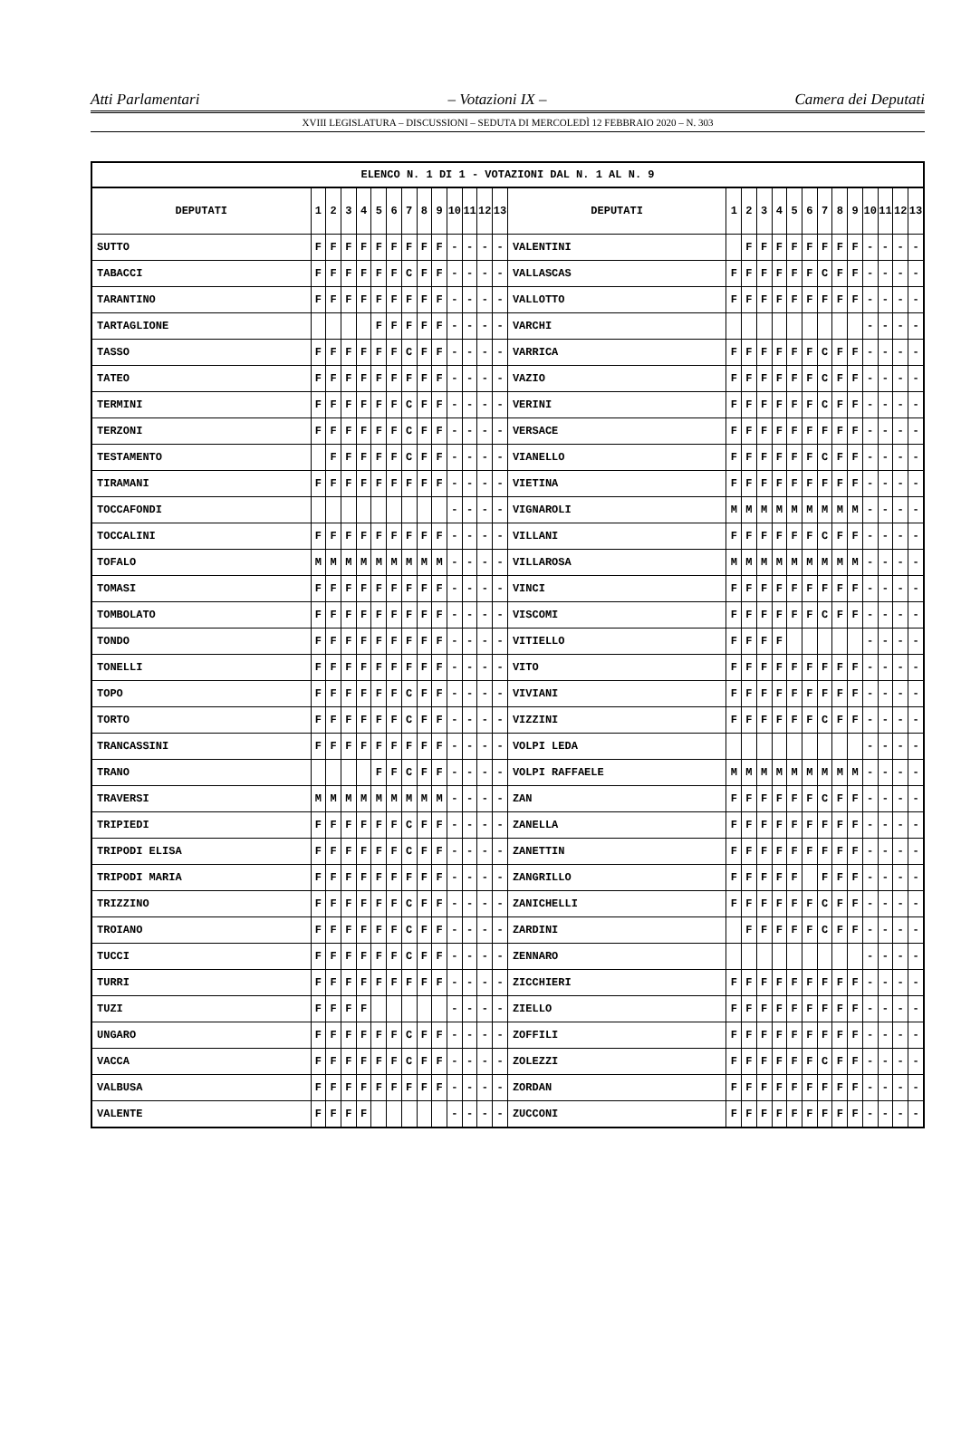Atti Parlamentari – Votazioni IX – Camera dei Deputati
XVIII LEGISLATURA – DISCUSSIONI – SEDUTA DI MERCOLEDÌ 12 FEBBRAIO 2020 – N. 303
| ELENCO N. 1 DI 1 - VOTAZIONI DAL N. 1 AL N. 9 | | | | | | | | | | | | | | | | | | | | | | | | | | | |
| --- | --- | --- | --- | --- | --- | --- | --- | --- | --- | --- | --- | --- | --- | --- | --- | --- | --- | --- | --- | --- | --- | --- | --- | --- | --- | --- | --- |
| DEPUTATI | 1 | 2 | 3 | 4 | 5 | 6 | 7 | 8 | 9 | 10 | 11 | 12 | 13 | DEPUTATI | 1 | 2 | 3 | 4 | 5 | 6 | 7 | 8 | 9 | 10 | 11 | 12 | 13 |
| SUTTO | F | F | F | F | F | F | F | F | F | - | - | - | - | VALENTINI | | F | F | F | F | F | F | F | F | - | - | - | - |
| TABACCI | F | F | F | F | F | F | C | F | F | - | - | - | - | VALLASCAS | F | F | F | F | F | F | C | F | F | - | - | - | - |
| TARANTINO | F | F | F | F | F | F | F | F | F | - | - | - | - | VALLOTTO | F | F | F | F | F | F | F | F | F | - | - | - | - |
| TARTAGLIONE | | | | | F | F | F | F | F | - | - | - | - | VARCHI | | | | | | | | | | - | - | - | - |
| TASSO | F | F | F | F | F | F | C | F | F | - | - | - | - | VARRICA | F | F | F | F | F | F | C | F | F | - | - | - | - |
| TATEO | F | F | F | F | F | F | F | F | F | - | - | - | - | VAZIO | F | F | F | F | F | F | C | F | F | - | - | - | - |
| TERMINI | F | F | F | F | F | F | C | F | F | - | - | - | - | VERINI | F | F | F | F | F | F | C | F | F | - | - | - | - |
| TERZONI | F | F | F | F | F | F | C | F | F | - | - | - | - | VERSACE | F | F | F | F | F | F | F | F | F | - | - | - | - |
| TESTAMENTO | | F | F | F | F | F | C | F | F | - | - | - | - | VIANELLO | F | F | F | F | F | F | C | F | F | - | - | - | - |
| TIRAMANI | F | F | F | F | F | F | F | F | F | - | - | - | - | VIETINA | F | F | F | F | F | F | F | F | F | - | - | - | - |
| TOCCAFONDI | | | | | | | | | | - | - | - | - | VIGNAROLI | M | M | M | M | M | M | M | M | M | - | - | - | - |
| TOCCALINI | F | F | F | F | F | F | F | F | F | - | - | - | - | VILLANI | F | F | F | F | F | F | C | F | F | - | - | - | - |
| TOFALO | M | M | M | M | M | M | M | M | M | - | - | - | - | VILLAROSA | M | M | M | M | M | M | M | M | M | - | - | - | - |
| TOMASI | F | F | F | F | F | F | F | F | F | - | - | - | - | VINCI | F | F | F | F | F | F | F | F | F | - | - | - | - |
| TOMBOLATO | F | F | F | F | F | F | F | F | F | - | - | - | - | VISCOMI | F | F | F | F | F | F | C | F | F | - | - | - | - |
| TONDO | F | F | F | F | F | F | F | F | F | - | - | - | - | VITIELLO | F | F | F | F | | | | | | - | - | - | - |
| TONELLI | F | F | F | F | F | F | F | F | F | - | - | - | - | VITO | F | F | F | F | F | F | F | F | F | - | - | - | - |
| TOPO | F | F | F | F | F | F | C | F | F | - | - | - | - | VIVIANI | F | F | F | F | F | F | F | F | F | - | - | - | - |
| TORTO | F | F | F | F | F | F | C | F | F | - | - | - | - | VIZZINI | F | F | F | F | F | F | C | F | F | - | - | - | - |
| TRANCASSINI | F | F | F | F | F | F | F | F | F | - | - | - | - | VOLPI LEDA | | | | | | | | | | - | - | - | - |
| TRANO | | | | | F | F | C | F | F | - | - | - | - | VOLPI RAFFAELE | M | M | M | M | M | M | M | M | M | - | - | - | - |
| TRAVERSI | M | M | M | M | M | M | M | M | M | - | - | - | - | ZAN | F | F | F | F | F | F | C | F | F | - | - | - | - |
| TRIPIEDI | F | F | F | F | F | F | C | F | F | - | - | - | - | ZANELLA | F | F | F | F | F | F | F | F | F | - | - | - | - |
| TRIPODI ELISA | F | F | F | F | F | F | C | F | F | - | - | - | - | ZANETTIN | F | F | F | F | F | F | F | F | F | - | - | - | - |
| TRIPODI MARIA | F | F | F | F | F | F | F | F | F | - | - | - | - | ZANGRILLO | F | F | F | F | F | | F | F | F | - | - | - | - |
| TRIZZINO | F | F | F | F | F | F | C | F | F | - | - | - | - | ZANICHELLI | F | F | F | F | F | F | C | F | F | - | - | - | - |
| TROIANO | F | F | F | F | F | F | C | F | F | - | - | - | - | ZARDINI | | F | F | F | F | F | C | F | F | - | - | - | - |
| TUCCI | F | F | F | F | F | F | C | F | F | - | - | - | - | ZENNARO | | | | | | | | | | - | - | - | - |
| TURRI | F | F | F | F | F | F | F | F | F | - | - | - | - | ZICCHIERI | F | F | F | F | F | F | F | F | F | - | - | - | - |
| TUZI | F | F | F | F | | | | | | - | - | - | - | ZIELLO | F | F | F | F | F | F | F | F | F | - | - | - | - |
| UNGARO | F | F | F | F | F | F | C | F | F | - | - | - | - | ZOFFILI | F | F | F | F | F | F | F | F | F | - | - | - | - |
| VACCA | F | F | F | F | F | F | C | F | F | - | - | - | - | ZOLEZZI | F | F | F | F | F | F | C | F | F | - | - | - | - |
| VALBUSA | F | F | F | F | F | F | F | F | F | - | - | - | - | ZORDAN | F | F | F | F | F | F | F | F | F | - | - | - | - |
| VALENTE | F | F | F | F | | | | | | - | - | - | - | ZUCCONI | F | F | F | F | F | F | F | F | F | - | - | - | - |